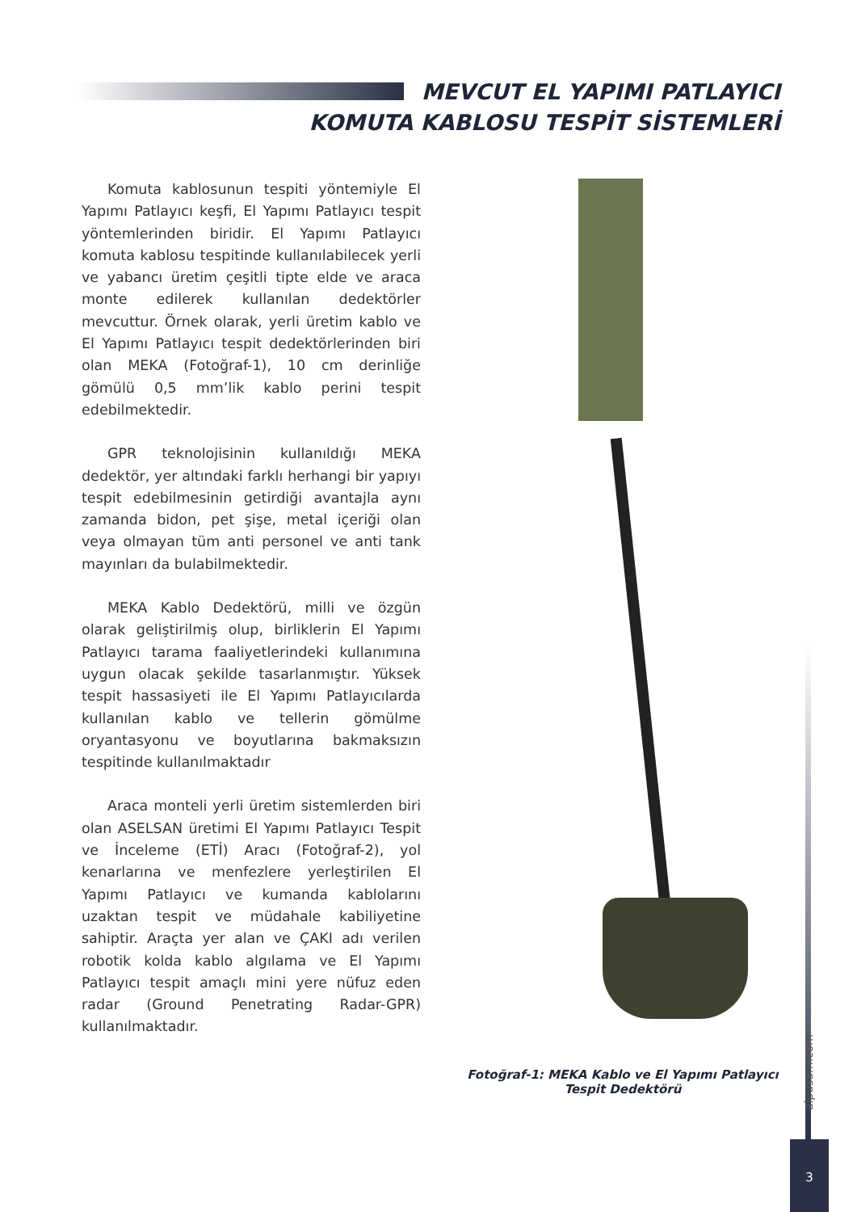MEVCUT EL YAPIMI PATLAYICI
KOMUTA KABLOSU TESPİT SİSTEMLERİ
Komuta kablosunun tespiti yöntemiyle El Yapımı Patlayıcı keşfi, El Yapımı Patlayıcı tespit yöntemlerinden biridir. El Yapımı Patlayıcı komuta kablosu tespitinde kullanılabilecek yerli ve yabancı üretim çeşitli tipte elde ve araca monte edilerek kullanılan dedektörler mevcuttur. Örnek olarak, yerli üretim kablo ve El Yapımı Patlayıcı tespit dedektörlerinden biri olan MEKA (Fotoğraf-1), 10 cm derinliğe gömülü 0,5 mm’lik kablo perini tespit edebilmektedir.
GPR teknolojisinin kullanıldığı MEKA dedektör, yer altındaki farklı herhangi bir yapıyı tespit edebilmesinin getirdiği avantajla aynı zamanda bidon, pet şişe, metal içeriği olan veya olmayan tüm anti personel ve anti tank mayınları da bulabilmektedir.
MEKA Kablo Dedektörü, milli ve özgün olarak geliştirilmiş olup, birliklerin El Yapımı Patlayıcı tarama faaliyetlerindeki kullanımına uygun olacak şekilde tasarlanmıştır. Yüksek tespit hassasiyeti ile El Yapımı Patlayıcılarda kullanılan kablo ve tellerin gömülme oryantasyonu ve boyutlarına bakmaksızın tespitinde kullanılmaktadır
Araca monteli yerli üretim sistemlerden biri olan ASELSAN üretimi El Yapımı Patlayıcı Tespit ve İnceleme (ETİ) Aracı (Fotoğraf-2), yol kenarlarına ve menfezlere yerleştirilen El Yapımı Patlayıcı ve kumanda kablolarını uzaktan tespit ve müdahale kabiliyetine sahiptir. Araçta yer alan ve ÇAKI adı verilen robotik kolda kablo algılama ve El Yapımı Patlayıcı tespit amaçlı mini yere nüfuz eden radar (Ground Penetrating Radar-GPR) kullanılmaktadır.
Fotoğraf-1: MEKA Kablo ve El Yapımı Patlayıcı
Tespit Dedektörü
alpusam.com
3